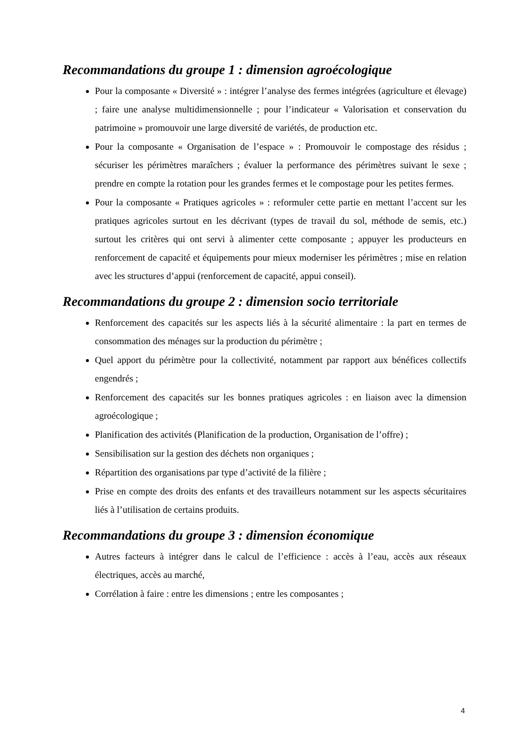Recommandations du groupe 1 : dimension agroécologique
Pour la composante « Diversité » : intégrer l’analyse des fermes intégrées (agriculture et élevage) ; faire une analyse multidimensionnelle ; pour l’indicateur « Valorisation et conservation du patrimoine » promouvoir une large diversité de variétés, de production etc.
Pour la composante « Organisation de l’espace » : Promouvoir le compostage des résidus ; sécuriser les périmètres maraîchers ; évaluer la performance des périmètres suivant le sexe ; prendre en compte la rotation pour les grandes fermes et le compostage pour les petites fermes.
Pour la composante « Pratiques agricoles » : reformuler cette partie en mettant l’accent sur les pratiques agricoles surtout en les décrivant (types de travail du sol, méthode de semis, etc.) surtout les critères qui ont servi à alimenter cette composante ; appuyer les producteurs en renforcement de capacité et équipements pour mieux moderniser les périmètres ; mise en relation avec les structures d’appui (renforcement de capacité, appui conseil).
Recommandations du groupe 2 : dimension socio territoriale
Renforcement des capacités sur les aspects liés à la sécurité alimentaire : la part en termes de consommation des ménages sur la production du périmètre ;
Quel apport du périmètre pour la collectivité, notamment par rapport aux bénéfices collectifs engendrés ;
Renforcement des capacités sur les bonnes pratiques agricoles : en liaison avec la dimension agroécologique ;
Planification des activités (Planification de la production, Organisation de l’offre) ;
Sensibilisation sur la gestion des déchets non organiques ;
Répartition des organisations par type d’activité de la filière ;
Prise en compte des droits des enfants et des travailleurs notamment sur les aspects sécuritaires liés à l’utilisation de certains produits.
Recommandations du groupe 3 : dimension économique
Autres facteurs à intégrer dans le calcul de l’efficience : accès à l’eau, accès aux réseaux électriques, accès au marché,
Corrélation à faire : entre les dimensions ; entre les composantes ;
4